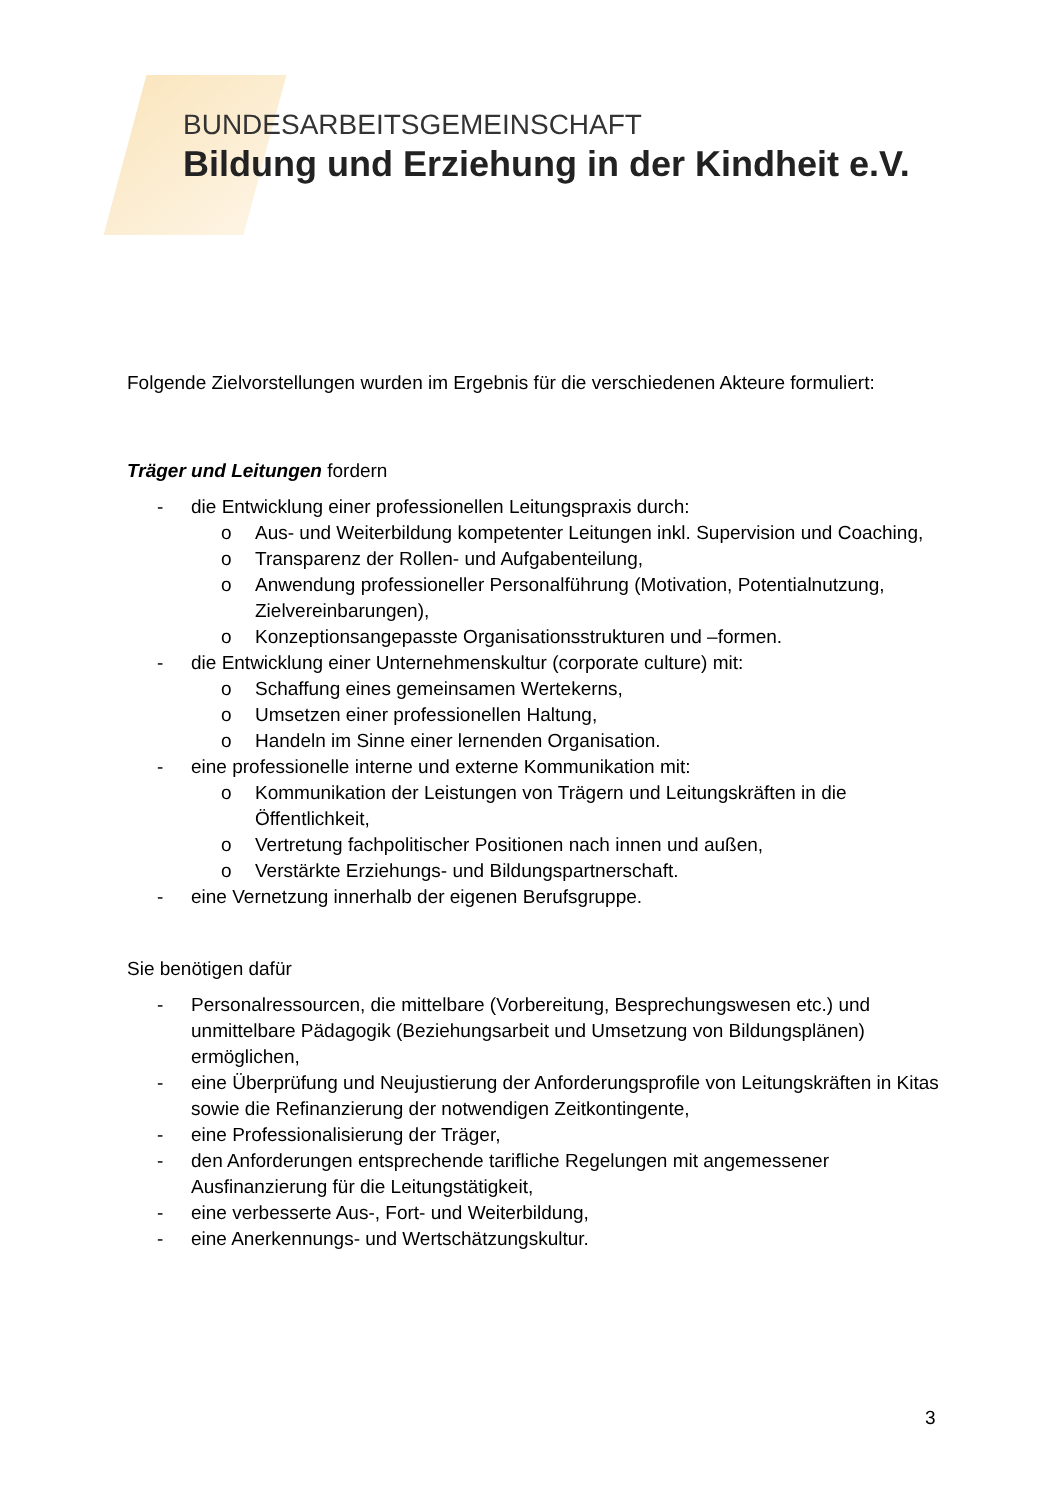BUNDESARBEITSGEMEINSCHAFT
Bildung und Erziehung in der Kindheit e.V.
Folgende Zielvorstellungen wurden im Ergebnis für die verschiedenen Akteure formuliert:
Träger und Leitungen fordern
- die Entwicklung einer professionellen Leitungspraxis durch:
o Aus- und Weiterbildung kompetenter Leitungen inkl. Supervision und Coaching,
o Transparenz der Rollen- und Aufgabenteilung,
o Anwendung professioneller Personalführung (Motivation, Potentialnutzung, Zielvereinbarungen),
o Konzeptionsangepasste Organisationsstrukturen und –formen.
- die Entwicklung einer Unternehmenskultur (corporate culture) mit:
o Schaffung eines gemeinsamen Wertekerns,
o Umsetzen einer professionellen Haltung,
o Handeln im Sinne einer lernenden Organisation.
- eine professionelle interne und externe Kommunikation mit:
o Kommunikation der Leistungen von Trägern und Leitungskräften in die Öffentlichkeit,
o Vertretung fachpolitischer Positionen nach innen und außen,
o Verstärkte Erziehungs- und Bildungspartnerschaft.
- eine Vernetzung innerhalb der eigenen Berufsgruppe.
Sie benötigen dafür
- Personalressourcen, die mittelbare (Vorbereitung, Besprechungswesen etc.) und unmittelbare Pädagogik (Beziehungsarbeit und Umsetzung von Bildungsplänen) ermöglichen,
- eine Überprüfung und Neujustierung der Anforderungsprofile von Leitungskräften in Kitas sowie die Refinanzierung der notwendigen Zeitkontingente,
- eine Professionalisierung der Träger,
- den Anforderungen entsprechende tarifliche Regelungen mit angemessener Ausfinanzierung für die Leitungstätigkeit,
- eine verbesserte Aus-, Fort- und Weiterbildung,
- eine Anerkennungs- und Wertschätzungskultur.
3